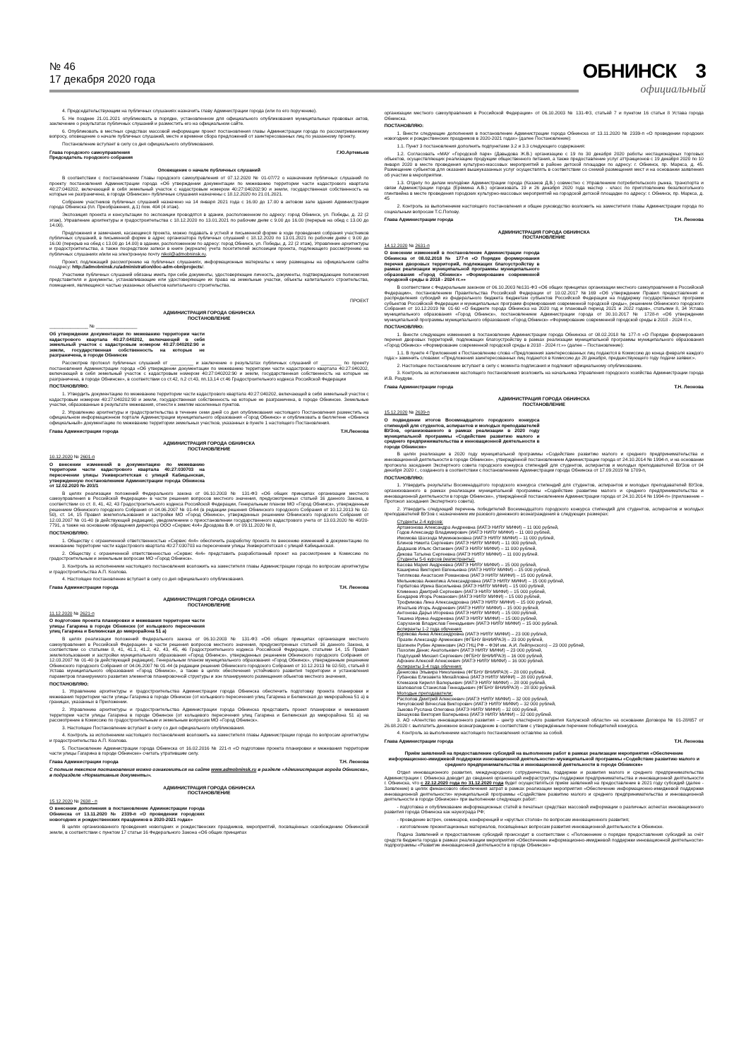№ 46
17 декабря 2020 года
ОБНИНСК 3
официальный
4. Председательствующим на публичных слушаниях назначить главу Администрации города (или по его поручению).
5. Не позднее 21.01.2021 опубликовать в порядке, установленном для официального опубликования муниципальных правовых актов, заключение о результатах публичных слушаний и разместить его на официальном сайте.
6. Опубликовать в местных средствах массовой информации проект постановления главы Администрации города по рассматриваемому вопросу, оповещение о начале публичных слушаний, месте и времени сбора предложений от заинтересованных лиц по указанному проекту.
Постановление вступает в силу со дня официального опубликования.
Глава городского самоуправления
Председатель городского собрания Г.Ю.Артемьев
Оповещение о начале публичных слушаний
В соответствии с постановлением Главы городского самоуправления от 07.12.2020 № 01-07/72 о назначении публичных слушаний по проекту постановления Администрации города «Об утверждении документации по межеванию территории части кадастрового квартала 40:27:040202, включающей в себя земельный участок с кадастровым номером 40:27:040202:90 и земли, государственная собственность на которые не разграничена, в городе Обнинске» публичные слушания назначены с 18.12.2020 по 21.01.2021.
Собрание участников публичных слушаний назначено на 14 января 2021 года с 16.00 до 17.00 в актовом зале здания Администрации города Обнинска (пл. Преображения, д.1) пом. 404 (4 этаж).
Экспозиция проекта и консультации по экспозиции проводятся в здании, расположенном по адресу: город Обнинск, ул. Победы, д. 22 (2 этаж), Управление архитектуры и градостроительства с 18.12.2020 по 13.01.2021 по рабочим дням с 9.00 до 16.00 (перерыв на обед с 13.00 до 14.00).
Предложения и замечания, касающиеся проекта, можно подавать в устной и письменной форме в ходе проведения собрания участников публичных слушаний, в письменной форме в адрес организатора публичных слушаний с 18.12.2020 по 13.01.2021 по рабочим дням с 9.00 до 16.00 (перерыв на обед с 13.00 до 14.00) в здании, расположенном по адресу: город Обнинск, ул. Победы, д. 22 (2 этаж), Управление архитектуры и градостроительства, а также посредством записи в книге (журнале) учета посетителей экспозиции проекта, подлежащего рассмотрению на публичных слушаниях и/или на электронную почту nikol@admobninsk.ru.
Проект, подлежащий рассмотрению на публичных слушаниях, информационные материалы к нему размещены на официальном сайте поадресу: http://admobninsk.ru/administration/doc-adm-obn/projects/.
Участники публичных слушаний обязаны иметь при себе документы, удостоверяющие личность, документы, подтверждающие полномочия представителя и документы, устанавливающие или удостоверяющие их права на земельные участки, объекты капитального строительства, помещения, являющиеся частью указанных объектов капитального строительства.
ПРОЕКТ
АДМИНИСТРАЦИЯ ГОРОДА ОБНИНСКА
ПОСТАНОВЛЕНИЕ
_______________ № ________________
Об утверждении документации по межеванию территории части кадастрового квартала 40:27:040202, включающей в себя земельный участок с кадастровым номером 40:27:040202:90 и земли, государственная собственность на которые не разграничена, в городе Обнинске
Рассмотрев протокол публичных слушаний от _________ и заключение о результатах публичных слушаний от ________ по проекту постановления Администрации города «Об утверждении документации по межеванию территории части кадастрового квартала 40:27:040202, включающей в себя земельный участок с кадастровым номером 40:27:040202:90 и земли, государственная собственность на которые не разграничена, в городе Обнинске», в соответствии со ст.42, п.2 ст.43, пп.13,14 ст.46 Градостроительного кодекса Российской Федерации
ПОСТАНОВЛЯЮ:
1. Утвердить документацию по межеванию территории части кадастрового квартала 40:27:040202, включающей в себя земельный участок с кадастровым номером 40:27:040202:90 и земли, государственная собственность на которые не разграничена, в городе Обнинске. Земельные участки, образованные в результате межевания, отнести к землям населенных пунктов.
2. Управлению архитектуры и градостроительства в течение семи дней со дня опубликования настоящего Постановления разместить на официальном информационном портале Администрации муниципального образования «Город Обнинск» и опубликовать в бюллетене «Обнинск официальный» документацию по межеванию территории земельных участков, указанных в пункте 1 настоящего Постановления.
Глава Администрации города Т.Н.Леонова
АДМИНИСТРАЦИЯ ГОРОДА ОБНИНСКА
ПОСТАНОВЛЕНИЕ
10.12.2020 № 2601-п
О внесении изменений в документацию по межеванию территории части кадастрового квартала 40:27:030703 на пересечении улицы Университетская с улицей Кабицынская, утвержденную постановлением Администрации города Обнинска от 12.02.2020 № 203/1
В целях реализации положений Федерального закона от 06.10.2003 № 131-ФЗ «Об общих принципах организации местного самоуправления в Российской Федерации» в части решения вопросов местного значения, предусмотренных статьей 16 данного Закона, в соответствии со ст. 8, 41, 42, 43 Градостроительного кодекса Российской Федерации, Генеральным планом МО «Город Обнинск», утвержденным решением Обнинского городского Собрания от 04.06.2007 № 01-44 (в редакции решения Обнинского городского Собрания от 10.12.2013 № 02-50), ст. 14, 15 Правил землепользования и застройки МО «Город Обнинск», утвержденных решением Обнинского городского Собрания от 12.03.2007 № 01-40 (в действующей редакции), уведомлением о приостановлении государственного кадастрового учета от 13.03.2020 № 40/20-7791, а также на основании обращения директора ООО «Сервис 4х4» Дроздова В.Ф. от 09.11.2020 № 8,
ПОСТАНОВЛЯЮ:
1. Обществу с ограниченной ответственностью «Сервис 4х4» обеспечить разработку проекта по внесению изменений в документацию по межеванию территории части кадастрового квартала 40:27:030703 на пересечении улицы Университетская с улицей Кабицынская.
2. Обществу с ограниченной ответственностью «Сервис 4х4» представить разработанный проект на рассмотрение в Комиссию по градостроительным и земельным вопросам МО «Город Обнинск».
3. Контроль за исполнением настоящего постановления возложить на заместителя главы Администрации города по вопросам архитектуры и градостроительства А.П. Козлова.
4. Настоящее постановление вступает в силу со дня официального опубликования.
Глава Администрации города Т.Н. Леонова
АДМИНИСТРАЦИЯ ГОРОДА ОБНИНСКА
ПОСТАНОВЛЕНИЕ
11.12.2020 № 2621-п
О подготовке проекта планировки и межевания территории части улицы Гагарина в городе Обнинске (от кольцевого пересечения улиц Гагарина и Белкинская до микрорайона 51 а)
В целях реализации положений Федерального закона от 06.10.2003 № 131-ФЗ «Об общих принципах организации местного самоуправления в Российской Федерации» в части решения вопросов местного значения, предусмотренных статьей 16 данного Закона, в соответствии со статьями 8, 41, 41.1, 41.2, 42, 43, 45, 46 Градостроительного кодекса Российской Федерации, статьями 14, 15 Правил землепользования и застройки муниципального образования «Город Обнинск», утвержденных решением Обнинского городского Собрания от 12.03.2007 № 01-40 (в действующей редакции), Генеральным планом муниципального образования «Город Обнинск», утвержденным решением Обнинского городского Собрания от 04.06.2007 № 01-44 (в редакции решения Обнинского городского Собрания от 10.12.2013 № 02-50), статьей 8 Устава муниципального образования «Город Обнинск», а также в целях обеспечения устойчивого развития территории и установления параметров планируемого развития элементов планировочной структуры и зон планируемого размещения объектов местного значения,
ПОСТАНОВЛЯЮ:
1. Управлению архитектуры и градостроительства Администрации города Обнинска обеспечить подготовку проекта планировки и межевания территории части улицы Гагарина в городе Обнинске (от кольцевого пересечения улиц Гагарина и Белкинская до микрорайона 51 а) в границах, указанных в Приложении.
2. Управлению архитектуры и градостроительства Администрации города Обнинска представить проект планировки и межевания территории части улицы Гагарина в городе Обнинске (от кольцевого пересечения улиц Гагарина и Белкинская до микрорайона 51 а) на рассмотрение в Комиссию по градостроительным и земельным вопросам МО «Город Обнинск».
3. Настоящее Постановление вступает в силу со дня официального опубликования.
4. Контроль за исполнением настоящего постановления возложить на заместителя главы Администрации города по вопросам архитектуры и градостроительства А.П. Козлова.
5. Постановление Администрации города Обнинска от 16.02.2016 № 221-п «О подготовке проекта планировки и межевания территории части улицы Гагарина в городе Обнинске» считать утратившим силу.
Глава Администрации города Т.Н. Леонова
С полным текстом постановления можно ознакомиться на сайте www.admobninsk.ru в разделе «Администрация города Обнинска», в подразделе «Нормативные документы».
АДМИНИСТРАЦИЯ ГОРОДА ОБНИНСКА
ПОСТАНОВЛЕНИЕ
15.12.2020 № 2638 - п
О внесении дополнения в постановление Администрации города Обнинска от 13.11.2020 № 2339-п «О проведении городских новогодних и рождественских праздников в 2020-2021 годах»
В целях организованного проведения новогодних и рождественских праздников, мероприятий, посвящённых освобождению Обнинской земли, в соответствии с пунктом 17 статьи 16 Федерального Закона «Об общих принципах
организации местного самоуправления в Российской Федерации» от 06.10.2003 № 131-ФЗ, статьёй 7 и пунктом 16 статьи 8 Устава города Обнинска.
ПОСТАНОВЛЯЮ:
1. Внести следующие дополнения в постановление Администрации города Обнинска от 13.11.2020 № 2339-п «О проведении городских новогодних и рождественских праздников в 2020-2021 годах» (далее Постановление):
1.1. Пункт 3 постановления дополнить подпунктами 3.2 и 3.3 следующего содержания:
1.2. Согласовать «МАУ «Городской парк» (Давыдова Ж.В.) организацию с 19 по 30 декабря 2020 работы нестационарных торговых объектов, осуществляющих реализацию продукции общественного питания, а также предоставление услуг аттракционов с 19 декабря 2020 по 10 января 2020 в месте проведения культурно-массовых мероприятий в районе детской площадки по адресу: г. Обнинск, пр. Маркса, д. 45. Размещение субъектов для оказания вышеуказанных услуг осуществлять в соответствии со схемой размещения мест и на основании заявления об участии в мероприятии.
1.3. Отделу по делам молодёжи Администрации города (Казаков Д.В.) совместно с Управлением потребительского рынка, транспорта и связи Администрации города (Ерёмина А.В.) организовать 19 и 26 декабря 2020 года мастер - класс по приготовлению безалкогольного глинтвейна в месте проведения городских культурно-массовых мероприятий на городской детской площадке по адресу: г. Обнинск, пр. Маркса, д. 45
2. Контроль за выполнением настоящего постановления и общее руководство возложить на заместителя главы Администрации города по социальным вопросам Т.С.Попову.
Глава Администрации города Т.Н. Леонова
АДМИНИСТРАЦИЯ ГОРОДА ОБНИНСКА
ПОСТАНОВЛЕНИЕ
14.12.2020 № 2631-п
О внесении изменений в постановление Администрации города Обнинска от 08.02.2018 № 177-п «О Порядке формирования перечня дворовых территорий, подлежащих благоустройству в рамках реализации муниципальной программы муниципального образования «Город Обнинск» «Формирование современной городской среды в 2018 - 2024 гг.»»
В соответствии с Федеральным законом от 06.10.2003 №131-ФЗ «Об общих принципах организации местного самоуправления в Российской Федерации», постановлением Правительства Российской Федерации от 10.02.2017 №169 «Об утверждении Правил предоставления и распределения субсидий из федерального бюджета бюджетам субъектов Российской Федерации на поддержку государственных программ субъектов Российской Федерации и муниципальных программ формирования современной городской среды», решением Обнинского городского Собрания от 10.12.2019 № 01-60 «О бюджете города Обнинска на 2020 год и плановый период 2021 и 2022 годов», статьями 8, 34 Устава муниципального образования «Город Обнинск», постановлением Администрации города от 30.10.2017 № 1728-п «Об утверждении муниципальной программы муниципального образования «Город Обнинск» «Формирование современной городской среды в 2018 - 2024 гг.»,
ПОСТАНОВЛЯЮ:
1. Внести следующие изменения в постановление Администрации города Обнинска от 08.02.2018 № 177-п «О Порядке формирования перечня дворовых территорий, подлежащих благоустройству в рамках реализации муниципальной программы муниципального образования «Город Обнинск» «Формирование современной городской среды в 2018 - 2024 гг.»» (далее – Постановление):
1.1. В пункте 4 Приложения к Постановлению слова «Предложения заинтересованных лиц подаются в Комиссию до конца февраля каждого года:» заменить словами: «Предложения заинтересованных лиц подаются в Комиссию до 20 декабря, предшествующего году подачи заявки:».
2. Настоящее постановление вступает в силу с момента подписания и подлежит официальному опубликованию.
3. Контроль за исполнением настоящего постановления возложить на начальника Управления городского хозяйства Администрации города И.В. Раудуве.
Глава Администрации города Т.Н. Леонова
АДМИНИСТРАЦИЯ ГОРОДА ОБНИНСКА
ПОСТАНОВЛЕНИЕ
15.12.2020 № 2639-п
О подведении итогов Восемнадцатого городского конкурса стипендий для студентов, аспирантов и молодых преподавателей ВУЗов, организованного в рамках реализации в 2020 году муниципальной программы «Содействие развитию малого и среднего предпринимательства и инновационной деятельности в городе Обнинске»
В целях реализации в 2020 году муниципальной программы «Содействие развитию малого и среднего предпринимательства и инновационной деятельности в городе Обнинске», утверждённой постановлением Администрации города от 24.10.2014 № 1994-п, и на основании протокола заседания Экспертного совета городского конкурса стипендий для студентов, аспирантов и молодых преподавателей ВУЗов от 04 декабря 2020 г., созданного в соответствии с постановлением Администрации города Обнинска от 17.09.2019 № 1709-п,
ПОСТАНОВЛЯЮ:
1. Утвердить результаты Восемнадцатого городского конкурса стипендий для студентов, аспирантов и молодых преподавателей ВУЗов, организованного в рамках реализации муниципальной программы «Содействие развитию малого и среднего предпринимательства и инновационной деятельности в городе Обнинске», утверждённой постановлением Администрации города от 24.10.2014 № 1994-п» (приложение – Протокол заседания Экспертного совета).
2. Утвердить следующий перечень победителей Восемнадцатого городского конкурса стипендий для студентов, аспирантов и молодых преподавателей ВУЗов с назначением им разового денежного вознаграждения в следующих размерах:
Студенты 2-4 курсов:
Артамонова Александра Андреевна (ИАТЭ НИЯУ МИФИ) – 11 000 рублей,
Годов Александр Владимирович (ИАТЭ НИЯУ МИФИ) – 11 000 рублей,
Имомова Шахзода Муминжоновна (ИАТЭ НИЯУ МИФИ) – 11 000 рублей,
Блинов Никита Сергеевич (ИАТЭ НИЯУ МИФИ) – 11 000 рублей,
Дадашов Ильяс Октаевич (ИАТЭ НИЯУ МИФИ) – 11 000 рублей,
Дикова Татьяна Сергеевна (ИАТЭ НИЯУ МИФИ) – 11 000 рублей.
Студенты 5-6 курсов (магистранты):
Басова Мария Андреевна (ИАТЭ НИЯУ МИФИ) – 15 000 рублей,
Каширина Виктория Евгеньевна (ИАТЭ НИЯУ МИФИ) – 15 000 рублей,
Теплякова Анастасия Романовна (ИАТЭ НИЯУ МИФИ) – 15 000 рублей,
Мельникова Анжелика Александровна (ИАТЭ НИЯУ МИФИ) – 15 000 рублей,
Горбатова Ирина Васильевна (ИАТЭ НИЯУ МИФИ) – 15 000 рублей,
Клименко Дмитрий Сергеевич (ИАТЭ НИЯУ МИФИ) – 15 000 рублей,
Бондарев Игорь Романович (ИАТЭ НИЯУ МИФИ) – 15 000 рублей,
Трофимова Лина Александровна (ИАТЭ НИЯУ МИФИ) – 15 000 рублей,
Игнатьев Игорь Андреевич (ИАТЭ НИЯУ МИФИ) – 15 000 рублей,
Антонова Дарья Игоревна (ИАТЭ НИЯУ МИФИ) – 15 000 рублей,
Тишина Ирина Андреевна (ИАТЭ НИЯУ МИФИ) – 15 000 рублей,
Саруханов Владислав Геннадьевич (ИАТЭ НИЯУ МИФИ) – 15 000 рублей.
Аспиранты 1-2 года обучения:
Бурякова Анна Александровна (ИАТЭ НИЯУ МИФИ) – 23 000 рублей,
Празян Александр Арменович (ФГБНУ ВНИИРАЭ) – 23 000 рублей,
Шагинян Рубен Арменович (АО ГНЦ РФ – ФЭИ им. А.И. Лейпунского) – 23 000 рублей,
Пахолик Денис Анатольевич (ИАТЭ НИЯУ МИФИ) – 23 000 рублей,
Подлуцкий Михаил Сергеевич (ФГБНУ ВНИИРАЭ) – 16 000 рублей,
Афонин Алексей Алексеевич (ИАТЭ НИЯУ МИФИ) – 16 000 рублей.
Аспиранты 3-4 года обучения:
Денисова Эльвира Николаевна (ФГБНУ ВНИИРАЭ) – 28 000 рублей,
Губанова Елизавета Михайловна (ИАТЭ НИЯУ МИФИ) – 28 000 рублей,
Клемазов Кирилл Валерьевич (ИАТЭ НИЯУ МИФИ) – 28 000 рублей,
Шаповалов Станислав Геннадьевич (ФГБНУ ВНИИРАЭ) – 28 000 рублей.
Молодые преподаватели:
Распопов Дмитрий Алексеевич (ИАТЭ НИЯУ МИФИ) – 32 000 рублей,
Ничуговский Вячеслав Викторович (ИАТЭ НИЯУ МИФИ) – 32 000 рублей,
Зыкова Руслана Олеговна (ИАТЭ НИЯУ МИФИ) – 32 000 рублей,
Шешукова Виктория Валерьевна (ИАТЭ НИЯУ МИФИ) – 32 000 рублей.
3. АО «Агентство инновационного развития – центр кластерного развития Калужской области» на основании Договора № 01-28/657 от 26.08.2020 г. выплатить денежное вознаграждение в соответствии с утверждённым перечнем победителей конкурса.
4. Контроль за выполнением настоящего постановления оставляю за собой.
Глава Администрации города Т.Н. Леонова
Приём заявлений на предоставление субсидий на выполнение работ в рамках реализации мероприятия «Обеспечение информационно-имиджевой поддержки инновационной деятельности» муниципальной программы «Содействие развитию малого и среднего предпринимательства и инновационной деятельности в городе Обнинске»
Отдел инновационного развития, международного сотрудничества, поддержки и развития малого и среднего предпринимательства Администрации г. Обнинска доводит до сведения организаций инфраструктуры поддержки предпринимательства и инновационной деятельности г. Обнинска, что с 22.12.2020 года по 31.12.2020 года будет осуществляться приём заявлений на предоставление в 2021 году субсидий (далее - Заявление) в целях финансового обеспечения затрат в рамках реализации мероприятия «Обеспечение информационно-имиджевой поддержки инновационной деятельности» муниципальной программы «Содействие развитию малого и среднего предпринимательства и инновационной деятельности в городе Обнинске» при выполнении следующих работ:
- подготовка и опубликование информационных статей в печатных средствах массовой информации о различных аспектах инновационного развития города Обнинска как наукограда РФ;
- проведение встреч, семинаров, конференций и «круглых столов» по вопросам инновационного развития;
- изготовление презентационных материалов, посвящённых вопросам развития инновационной деятельности в Обнинске.
Подача Заявлений и предоставление субсидий происходит в соответствии с «Положением о порядке предоставления субсидий за счёт средств бюджета города в рамках реализации мероприятия «Обеспечение информационно-имиджевой поддержки инновационной деятельности» подпрограммы «Развитие инновационной деятельности в городе Обнинске»